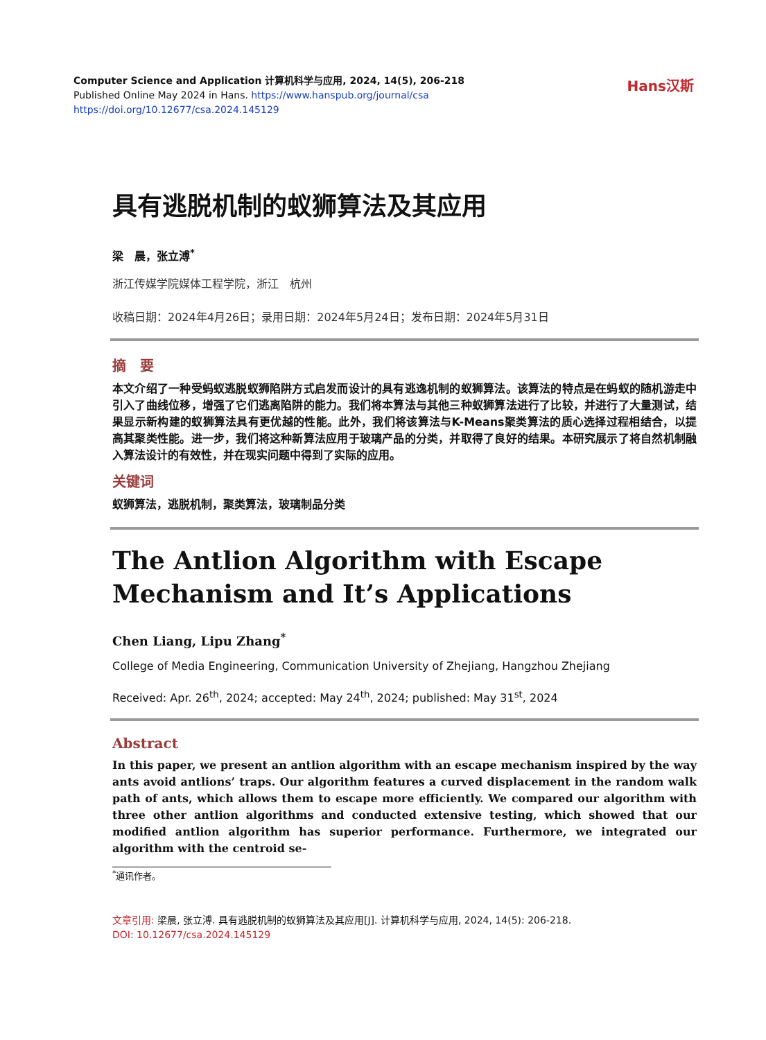Computer Science and Application 计算机科学与应用, 2024, 14(5), 206-218
Published Online May 2024 in Hans. https://www.hanspub.org/journal/csa
https://doi.org/10.12677/csa.2024.145129
Hans汉斯
具有逃脱机制的蚁狮算法及其应用
梁　晨，张立溥<sup>*</sup>
浙江传媒学院媒体工程学院，浙江　杭州
收稿日期：2024年4月26日；录用日期：2024年5月24日；发布日期：2024年5月31日
摘　要
本文介绍了一种受蚂蚁逃脱蚁狮陷阱方式启发而设计的具有逃逸机制的蚁狮算法。该算法的特点是在蚂蚁的随机游走中引入了曲线位移，增强了它们逃离陷阱的能力。我们将本算法与其他三种蚁狮算法进行了比较，并进行了大量测试，结果显示新构建的蚁狮算法具有更优越的性能。此外，我们将该算法与K-Means聚类算法的质心选择过程相结合，以提高其聚类性能。进一步，我们将这种新算法应用于玻璃产品的分类，并取得了良好的结果。本研究展示了将自然机制融入算法设计的有效性，并在现实问题中得到了实际的应用。
关键词
蚁狮算法，逃脱机制，聚类算法，玻璃制品分类
The Antlion Algorithm with Escape Mechanism and It’s Applications
Chen Liang, Lipu Zhang<sup>*</sup>
College of Media Engineering, Communication University of Zhejiang, Hangzhou Zhejiang
Received: Apr. 26<sup>th</sup>, 2024; accepted: May 24<sup>th</sup>, 2024; published: May 31<sup>st</sup>, 2024
Abstract
In this paper, we present an antlion algorithm with an escape mechanism inspired by the way ants avoid antlions’ traps. Our algorithm features a curved displacement in the random walk path of ants, which allows them to escape more efficiently. We compared our algorithm with three other antlion algorithms and conducted extensive testing, which showed that our modified antlion algorithm has superior performance. Furthermore, we integrated our algorithm with the centroid se-
<sup>*</sup> 通讯作者。
文章引用: 梁晨, 张立溥. 具有逃脱机制的蚁狮算法及其应用[J]. 计算机科学与应用, 2024, 14(5): 206-218.
DOI: 10.12677/csa.2024.145129